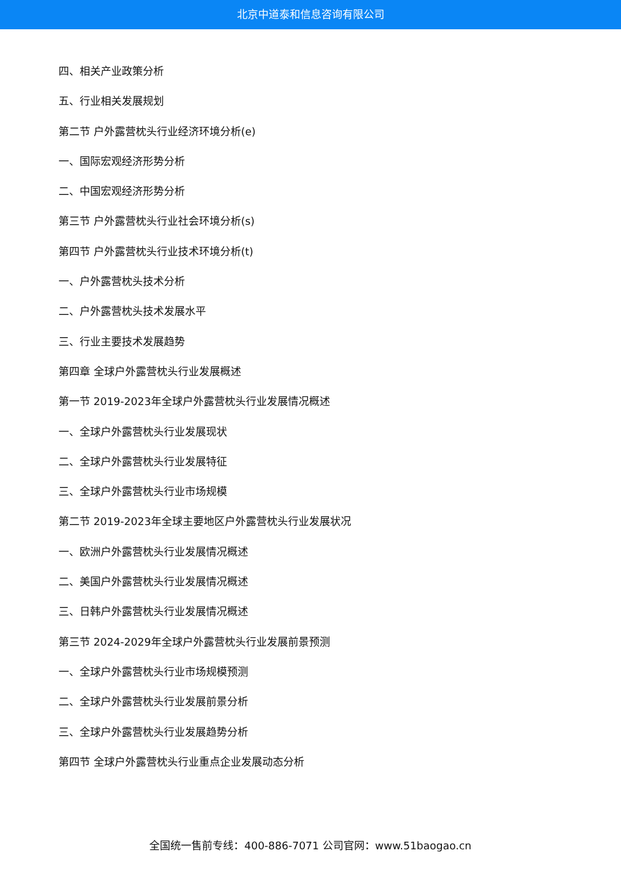北京中道泰和信息咨询有限公司
四、相关产业政策分析
五、行业相关发展规划
第二节 户外露营枕头行业经济环境分析(e)
一、国际宏观经济形势分析
二、中国宏观经济形势分析
第三节 户外露营枕头行业社会环境分析(s)
第四节 户外露营枕头行业技术环境分析(t)
一、户外露营枕头技术分析
二、户外露营枕头技术发展水平
三、行业主要技术发展趋势
第四章 全球户外露营枕头行业发展概述
第一节 2019-2023年全球户外露营枕头行业发展情况概述
一、全球户外露营枕头行业发展现状
二、全球户外露营枕头行业发展特征
三、全球户外露营枕头行业市场规模
第二节 2019-2023年全球主要地区户外露营枕头行业发展状况
一、欧洲户外露营枕头行业发展情况概述
二、美国户外露营枕头行业发展情况概述
三、日韩户外露营枕头行业发展情况概述
第三节 2024-2029年全球户外露营枕头行业发展前景预测
一、全球户外露营枕头行业市场规模预测
二、全球户外露营枕头行业发展前景分析
三、全球户外露营枕头行业发展趋势分析
第四节 全球户外露营枕头行业重点企业发展动态分析
全国统一售前专线：400-886-7071 公司官网：www.51baogao.cn